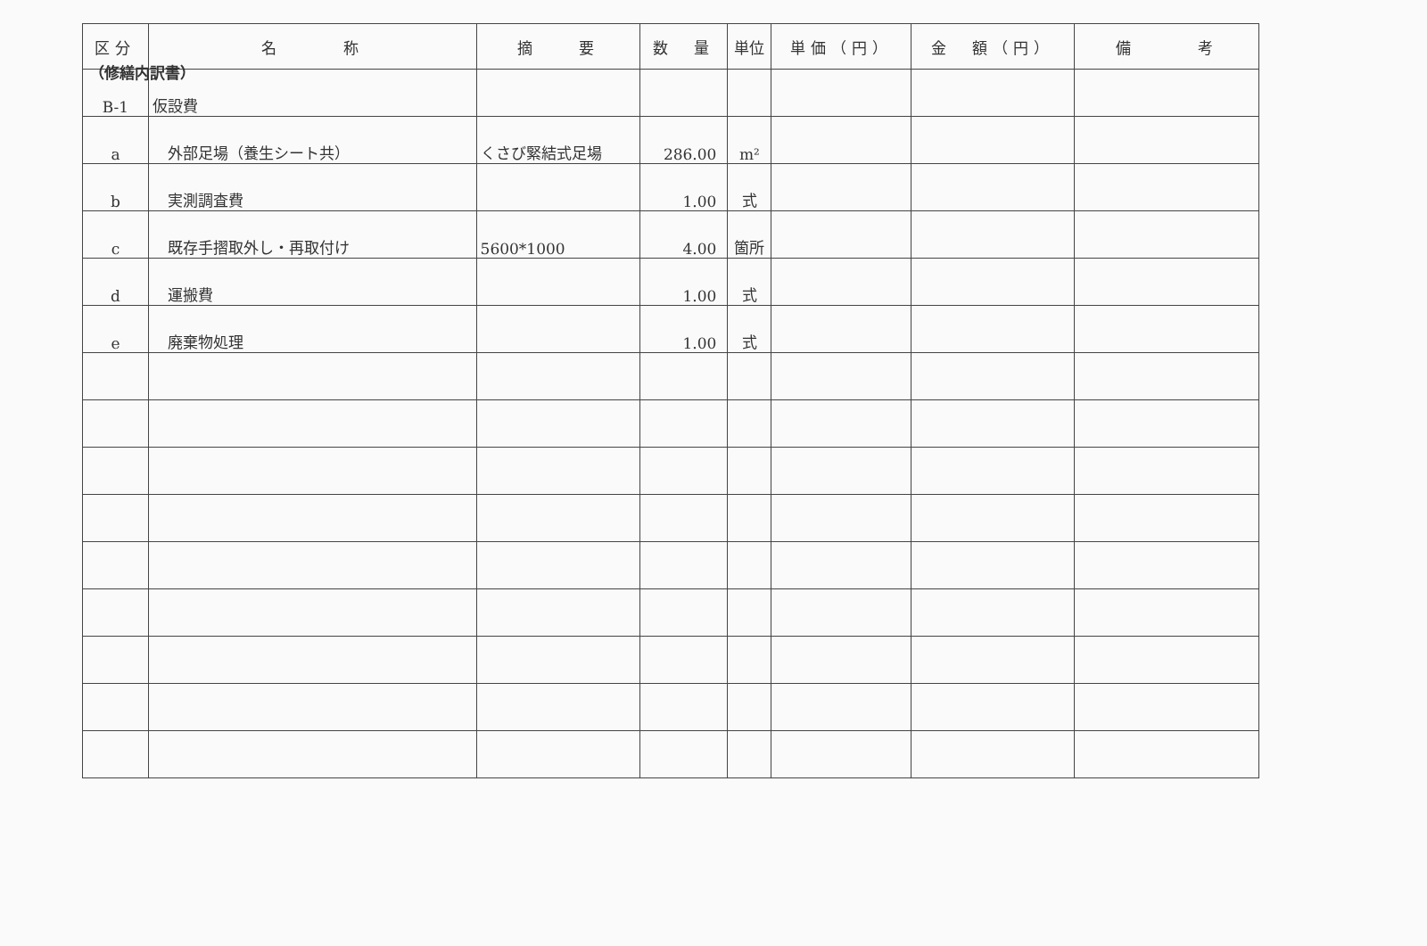（修繕内訳書）
| 区分 | 名 称 | 摘 要 | 数 量 | 単位 | 単価（円） | 金 額（円） | 備 考 |
| --- | --- | --- | --- | --- | --- | --- | --- |
| B-1 | 仮設費 | | | | | | |
| a | 外部足場（養生シート共） | くさび緊結式足場 | 286.00 | m² | | | |
| b | 実測調査費 | | 1.00 | 式 | | | |
| c | 既存手摺取外し・再取付け | 5600*1000 | 4.00 | 箇所 | | | |
| d | 運搬費 | | 1.00 | 式 | | | |
| e | 廃棄物処理 | | 1.00 | 式 | | | |